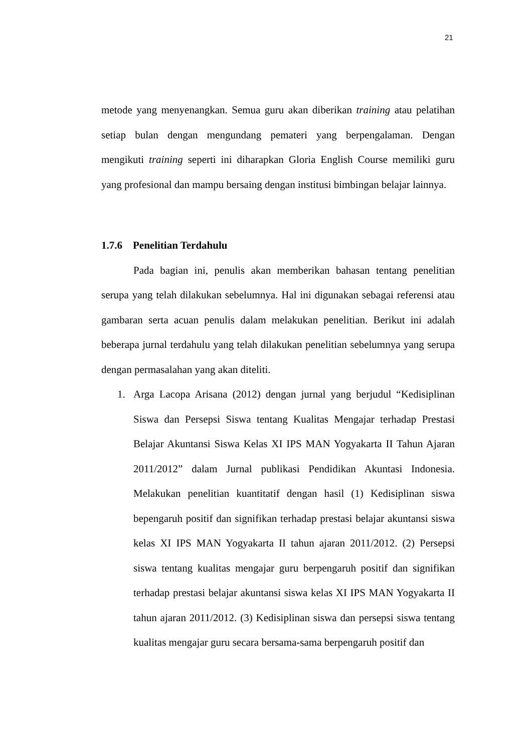21
metode yang menyenangkan. Semua guru akan diberikan training atau pelatihan setiap bulan dengan mengundang pemateri yang berpengalaman. Dengan mengikuti training seperti ini diharapkan Gloria English Course memiliki guru yang profesional dan mampu bersaing dengan institusi bimbingan belajar lainnya.
1.7.6 Penelitian Terdahulu
Pada bagian ini, penulis akan memberikan bahasan tentang penelitian serupa yang telah dilakukan sebelumnya. Hal ini digunakan sebagai referensi atau gambaran serta acuan penulis dalam melakukan penelitian. Berikut ini adalah beberapa jurnal terdahulu yang telah dilakukan penelitian sebelumnya yang serupa dengan permasalahan yang akan diteliti.
1. Arga Lacopa Arisana (2012) dengan jurnal yang berjudul “Kedisiplinan Siswa dan Persepsi Siswa tentang Kualitas Mengajar terhadap Prestasi Belajar Akuntansi Siswa Kelas XI IPS MAN Yogyakarta II Tahun Ajaran 2011/2012” dalam Jurnal publikasi Pendidikan Akuntasi Indonesia. Melakukan penelitian kuantitatif dengan hasil (1) Kedisiplinan siswa bepengaruh positif dan signifikan terhadap prestasi belajar akuntansi siswa kelas XI IPS MAN Yogyakarta II tahun ajaran 2011/2012. (2) Persepsi siswa tentang kualitas mengajar guru berpengaruh positif dan signifikan terhadap prestasi belajar akuntansi siswa kelas XI IPS MAN Yogyakarta II tahun ajaran 2011/2012. (3) Kedisiplinan siswa dan persepsi siswa tentang kualitas mengajar guru secara bersama-sama berpengaruh positif dan